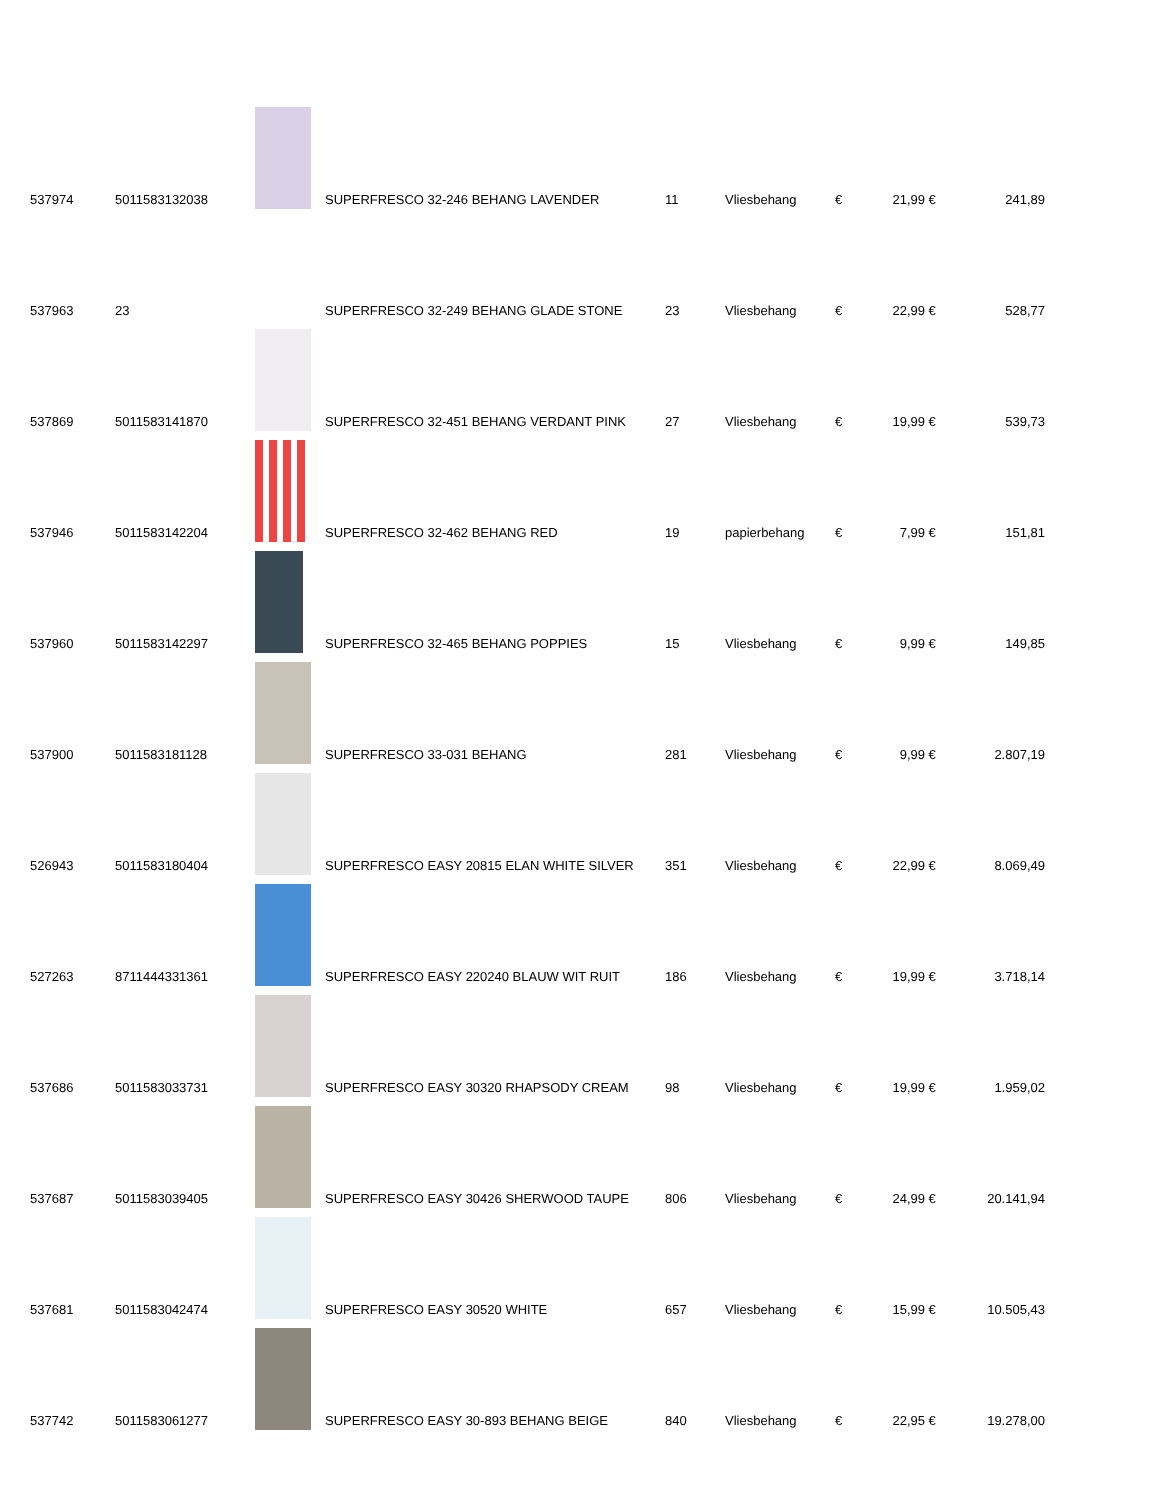| 537974 | 5011583132038 | | SUPERFRESCO 32-246 BEHANG LAVENDER | 11 | Vliesbehang | € | 21,99 | € | 241,89 |
| 537963 | 23 | | SUPERFRESCO 32-249 BEHANG GLADE STONE | 23 | Vliesbehang | € | 22,99 | € | 528,77 |
| 537869 | 5011583141870 | | SUPERFRESCO 32-451 BEHANG VERDANT PINK | 27 | Vliesbehang | € | 19,99 | € | 539,73 |
| 537946 | 5011583142204 | | SUPERFRESCO 32-462 BEHANG RED | 19 | papierbehang | € | 7,99 | € | 151,81 |
| 537960 | 5011583142297 | | SUPERFRESCO 32-465 BEHANG POPPIES | 15 | Vliesbehang | € | 9,99 | € | 149,85 |
| 537900 | 5011583181128 | | SUPERFRESCO 33-031 BEHANG | 281 | Vliesbehang | € | 9,99 | € | 2.807,19 |
| 526943 | 5011583180404 | | SUPERFRESCO EASY 20815 ELAN WHITE SILVER | 351 | Vliesbehang | € | 22,99 | € | 8.069,49 |
| 527263 | 8711444331361 | | SUPERFRESCO EASY 220240 BLAUW WIT RUIT | 186 | Vliesbehang | € | 19,99 | € | 3.718,14 |
| 537686 | 5011583033731 | | SUPERFRESCO EASY 30320 RHAPSODY CREAM | 98 | Vliesbehang | € | 19,99 | € | 1.959,02 |
| 537687 | 5011583039405 | | SUPERFRESCO EASY 30426 SHERWOOD TAUPE | 806 | Vliesbehang | € | 24,99 | € | 20.141,94 |
| 537681 | 5011583042474 | | SUPERFRESCO EASY 30520 WHITE | 657 | Vliesbehang | € | 15,99 | € | 10.505,43 |
| 537742 | 5011583061277 | | SUPERFRESCO EASY 30-893 BEHANG BEIGE | 840 | Vliesbehang | € | 22,95 | € | 19.278,00 |